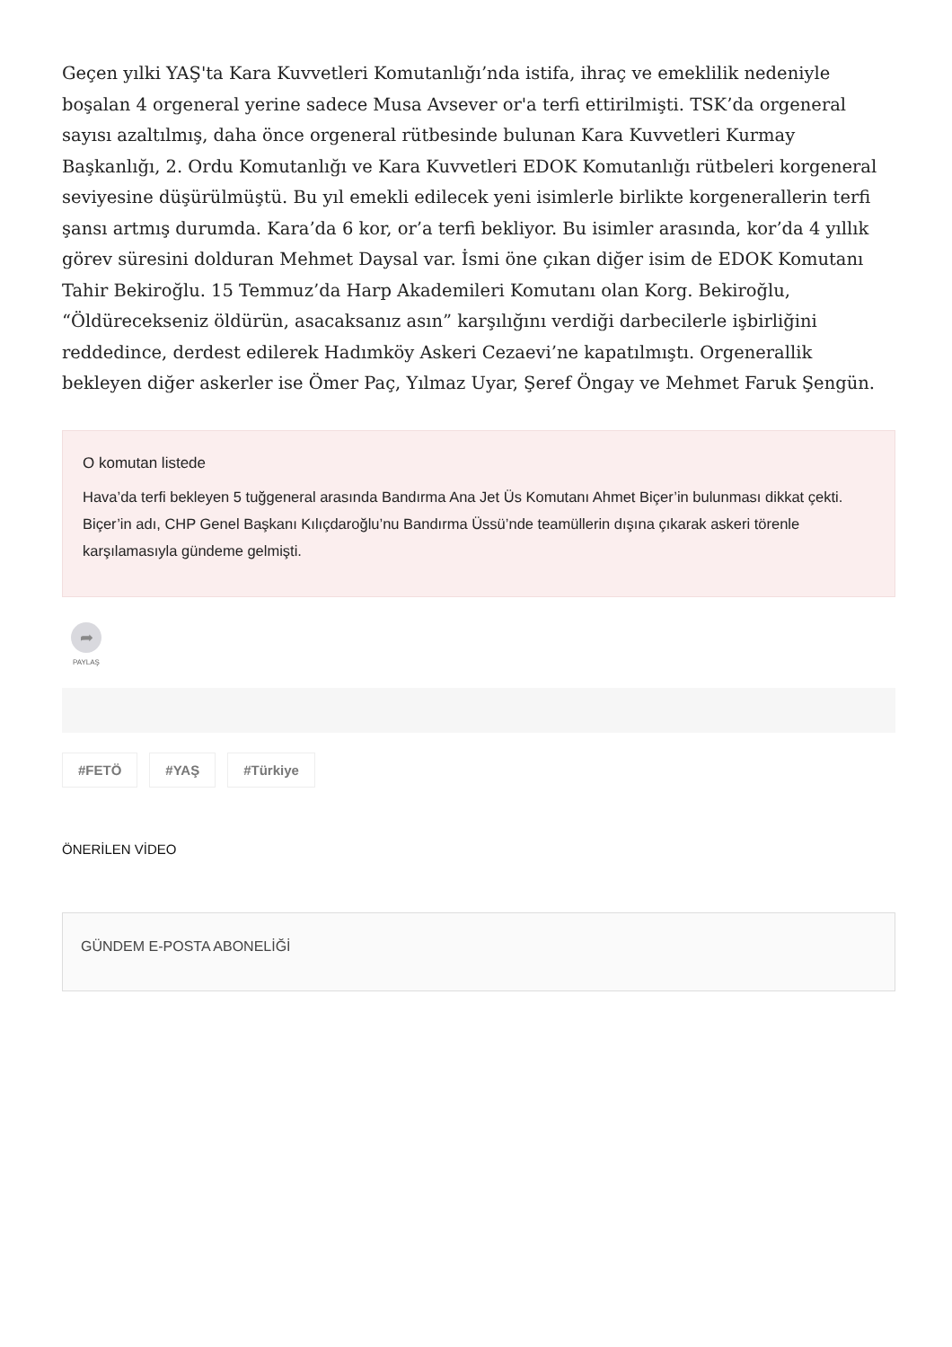Geçen yılki YAŞ'ta Kara Kuvvetleri Komutanlığı’nda istifa, ihraç ve emeklilik nedeniyle boşalan 4 orgeneral yerine sadece Musa Avsever or'a terfi ettirilmişti. TSK’da orgeneral sayısı azaltılmış, daha önce orgeneral rütbesinde bulunan Kara Kuvvetleri Kurmay Başkanlığı, 2. Ordu Komutanlığı ve Kara Kuvvetleri EDOK Komutanlığı rütbeleri korgeneral seviyesine düşürülmüştü. Bu yıl emekli edilecek yeni isimlerle birlikte korgenerallerin terfi şansı artmış durumda. Kara’da 6 kor, or’a terfi bekliyor. Bu isimler arasında, kor’da 4 yıllık görev süresini dolduran Mehmet Daysal var. İsmi öne çıkan diğer isim de EDOK Komutanı Tahir Bekiroğlu. 15 Temmuz’da Harp Akademileri Komutanı olan Korg. Bekiroğlu, “Öldürecekseniz öldürün, asacaksanız asın” karşılığını verdiği darbecilerle işbirliğini reddedince, derdest edilerek Hadımköy Askeri Cezaevi’ne kapatılmıştı. Orgenerallik bekleyen diğer askerler ise Ömer Paç, Yılmaz Uyar, Şeref Öngay ve Mehmet Faruk Şengün.
O komutan listede
Hava’da terfi bekleyen 5 tuğgeneral arasında Bandırma Ana Jet Üs Komutanı Ahmet Biçer’in bulunması dikkat çekti. Biçer’in adı, CHP Genel Başkanı Kılıçdaroğlu’nu Bandırma Üssü’nde teamüllerin dışına çıkarak askeri törenle karşılamasıyla gündeme gelmişti.
➦
PAYLAŞ
#FETÖ #YAŞ #Türkiye
ÖNERİLEN VİDEO
GÜNDEM E-POSTA ABONELİĞİ